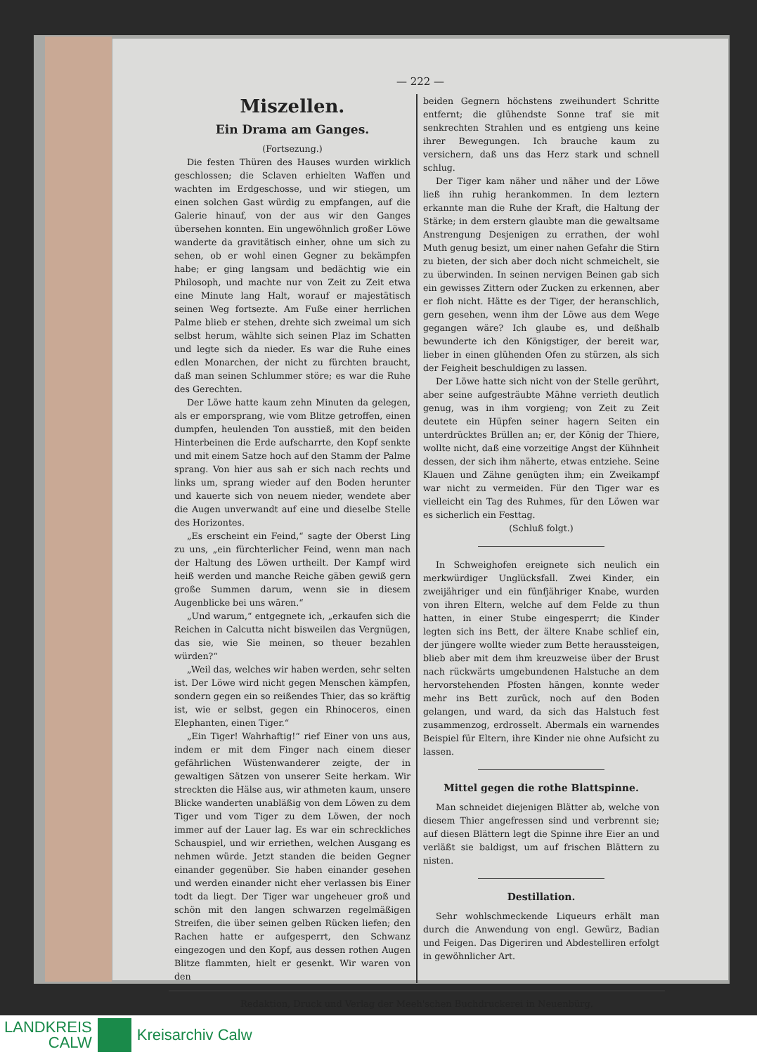— 222 —
Miszellen.
Ein Drama am Ganges.
(Fortsezung.)
Die festen Thüren des Hauses wurden wirklich geschlossen; die Sclaven erhielten Waffen und wachten im Erdgeschosse, und wir stiegen, um einen solchen Gast würdig zu empfangen, auf die Galerie hinauf, von der aus wir den Ganges übersehen konnten. Ein ungewöhnlich großer Löwe wanderte da gravitätisch einher, ohne um sich zu sehen, ob er wohl einen Gegner zu bekämpfen habe; er ging langsam und bedächtig wie ein Philosoph, und machte nur von Zeit zu Zeit etwa eine Minute lang Halt, worauf er majestätisch seinen Weg fortsezte. Am Fuße einer herrlichen Palme blieb er stehen, drehte sich zweimal um sich selbst herum, wählte sich seinen Plaz im Schatten und legte sich da nieder. Es war die Ruhe eines edlen Monarchen, der nicht zu fürchten braucht, daß man seinen Schlummer störe; es war die Ruhe des Gerechten.
Der Löwe hatte kaum zehn Minuten da gelegen, als er emporsprang, wie vom Blitze getroffen, einen dumpfen, heulenden Ton ausstieß, mit den beiden Hinterbeinen die Erde aufscharrte, den Kopf senkte und mit einem Satze hoch auf den Stamm der Palme sprang. Von hier aus sah er sich nach rechts und links um, sprang wieder auf den Boden herunter und kauerte sich von neuem nieder, wendete aber die Augen unverwandt auf eine und dieselbe Stelle des Horizontes.
„Es erscheint ein Feind,“ sagte der Oberst Ling zu uns, „ein fürchterlicher Feind, wenn man nach der Haltung des Löwen urtheilt. Der Kampf wird heiß werden und manche Reiche gäben gewiß gern große Summen darum, wenn sie in diesem Augenblicke bei uns wären.“
„Und warum,“ entgegnete ich, „erkaufen sich die Reichen in Calcutta nicht bisweilen das Vergnügen, das sie, wie Sie meinen, so theuer bezahlen würden?“
„Weil das, welches wir haben werden, sehr selten ist. Der Löwe wird nicht gegen Menschen kämpfen, sondern gegen ein so reißendes Thier, das so kräftig ist, wie er selbst, gegen ein Rhinoceros, einen Elephanten, einen Tiger.“
„Ein Tiger! Wahrhaftig!“ rief Einer von uns aus, indem er mit dem Finger nach einem dieser gefährlichen Wüstenwanderer zeigte, der in gewaltigen Sätzen von unserer Seite herkam. Wir streckten die Hälse aus, wir athmeten kaum, unsere Blicke wanderten unabläßig von dem Löwen zu dem Tiger und vom Tiger zu dem Löwen, der noch immer auf der Lauer lag. Es war ein schreckliches Schauspiel, und wir erriethen, welchen Ausgang es nehmen würde. Jetzt standen die beiden Gegner einander gegenüber. Sie haben einander gesehen und werden einander nicht eher verlassen bis Einer todt da liegt. Der Tiger war ungeheuer groß und schön mit den langen schwarzen regelmäßigen Streifen, die über seinen gelben Rücken liefen; den Rachen hatte er aufgesperrt, den Schwanz eingezogen und den Kopf, aus dessen rothen Augen Blitze flammten, hielt er gesenkt. Wir waren von den
beiden Gegnern höchstens zweihundert Schritte entfernt; die glühendste Sonne traf sie mit senkrechten Strahlen und es entgieng uns keine ihrer Bewegungen. Ich brauche kaum zu versichern, daß uns das Herz stark und schnell schlug.
Der Tiger kam näher und näher und der Löwe ließ ihn ruhig herankommen. In dem leztern erkannte man die Ruhe der Kraft, die Haltung der Stärke; in dem erstern glaubte man die gewaltsame Anstrengung Desjenigen zu errathen, der wohl Muth genug besizt, um einer nahen Gefahr die Stirn zu bieten, der sich aber doch nicht schmeichelt, sie zu überwinden. In seinen nervigen Beinen gab sich ein gewisses Zittern oder Zucken zu erkennen, aber er floh nicht. Hätte es der Tiger, der heranschlich, gern gesehen, wenn ihm der Löwe aus dem Wege gegangen wäre? Ich glaube es, und deßhalb bewunderte ich den Königstiger, der bereit war, lieber in einen glühenden Ofen zu stürzen, als sich der Feigheit beschuldigen zu lassen.
Der Löwe hatte sich nicht von der Stelle gerührt, aber seine aufgesträubte Mähne verrieth deutlich genug, was in ihm vorgieng; von Zeit zu Zeit deutete ein Hüpfen seiner hagern Seiten ein unterdrücktes Brüllen an; er, der König der Thiere, wollte nicht, daß eine vorzeitige Angst der Kühnheit dessen, der sich ihm näherte, etwas entziehe. Seine Klauen und Zähne genügten ihm; ein Zweikampf war nicht zu vermeiden. Für den Tiger war es vielleicht ein Tag des Ruhmes, für den Löwen war es sicherlich ein Festtag.
(Schluß folgt.)
In Schweighofen ereignete sich neulich ein merkwürdiger Unglücksfall. Zwei Kinder, ein zweijähriger und ein fünfjähriger Knabe, wurden von ihren Eltern, welche auf dem Felde zu thun hatten, in einer Stube eingesperrt; die Kinder legten sich ins Bett, der ältere Knabe schlief ein, der jüngere wollte wieder zum Bette heraussteigen, blieb aber mit dem ihm kreuzweise über der Brust nach rückwärts umgebundenen Halstuche an dem hervorstehenden Pfosten hängen, konnte weder mehr ins Bett zurück, noch auf den Boden gelangen, und ward, da sich das Halstuch fest zusammenzog, erdrosselt. Abermals ein warnendes Beispiel für Eltern, ihre Kinder nie ohne Aufsicht zu lassen.
Mittel gegen die rothe Blattspinne.
Man schneidet diejenigen Blätter ab, welche von diesem Thier angefressen sind und verbrennt sie; auf diesen Blättern legt die Spinne ihre Eier an und verläßt sie baldigst, um auf frischen Blättern zu nisten.
Destillation.
Sehr wohlschmeckende Liqueurs erhält man durch die Anwendung von engl. Gewürz, Badian und Feigen. Das Digeriren und Abdestelliren erfolgt in gewöhnlicher Art.
Redaktion, Druck und Verlag der Meeh'schen Buchdruckerei in Neuenbürg.
LANDKREIS
CALW
Kreisarchiv Calw